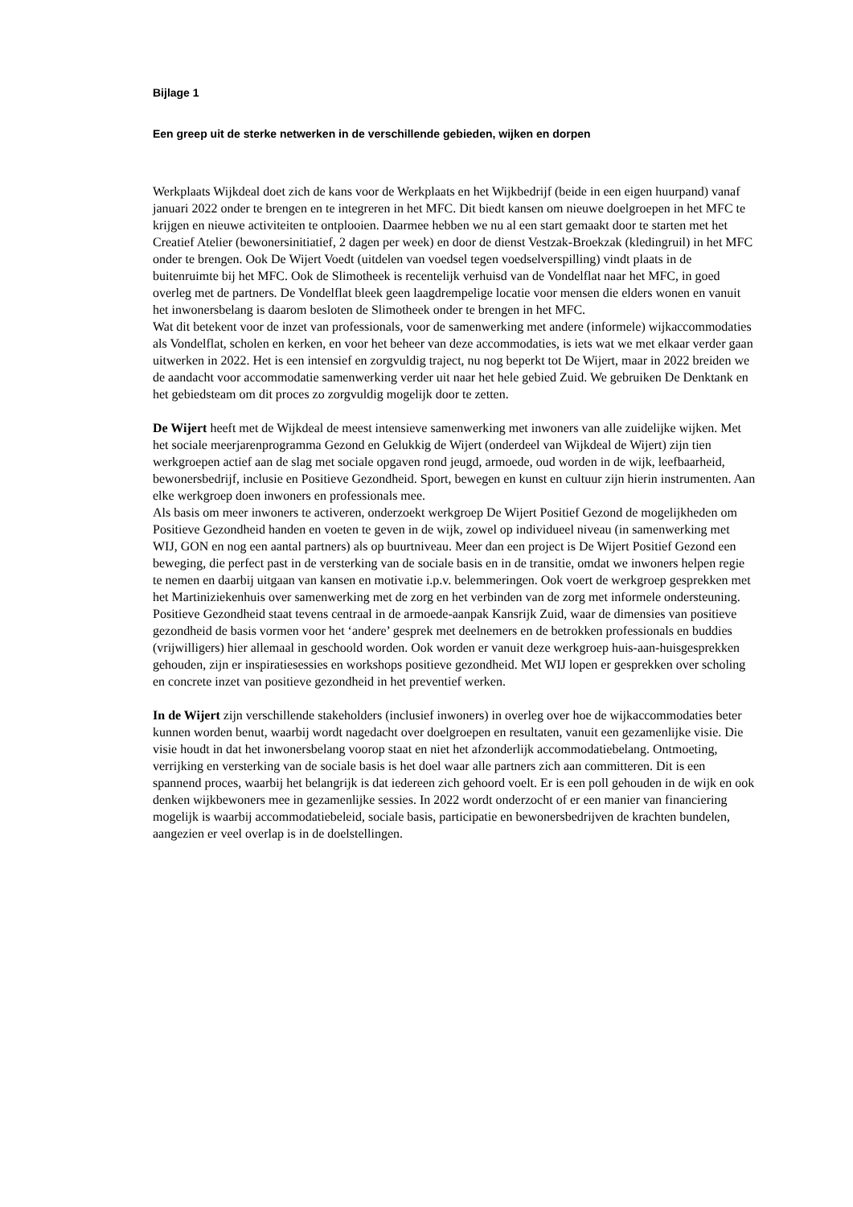Bijlage 1
Een greep uit de sterke netwerken in de verschillende gebieden, wijken en dorpen
Werkplaats Wijkdeal doet zich de kans voor de Werkplaats en het Wijkbedrijf (beide in een eigen huurpand) vanaf januari 2022 onder te brengen en te integreren in het MFC. Dit biedt kansen om nieuwe doelgroepen in het MFC te krijgen en nieuwe activiteiten te ontplooien. Daarmee hebben we nu al een start gemaakt door te starten met het Creatief Atelier (bewonersinitiatief, 2 dagen per week) en door de dienst Vestzak-Broekzak (kledingruil) in het MFC onder te brengen. Ook De Wijert Voedt (uitdelen van voedsel tegen voedselverspilling) vindt plaats in de buitenruimte bij het MFC. Ook de Slimotheek is recentelijk verhuisd van de Vondelflat naar het MFC, in goed overleg met de partners. De Vondelflat bleek geen laagdrempelige locatie voor mensen die elders wonen en vanuit het inwonersbelang is daarom besloten de Slimotheek onder te brengen in het MFC.
Wat dit betekent voor de inzet van professionals, voor de samenwerking met andere (informele) wijkaccommodaties als Vondelflat, scholen en kerken, en voor het beheer van deze accommodaties, is iets wat we met elkaar verder gaan uitwerken in 2022. Het is een intensief en zorgvuldig traject, nu nog beperkt tot De Wijert, maar in 2022 breiden we de aandacht voor accommodatie samenwerking verder uit naar het hele gebied Zuid. We gebruiken De Denktank en het gebiedsteam om dit proces zo zorgvuldig mogelijk door te zetten.
De Wijert heeft met de Wijkdeal de meest intensieve samenwerking met inwoners van alle zuidelijke wijken. Met het sociale meerjarenprogramma Gezond en Gelukkig de Wijert (onderdeel van Wijkdeal de Wijert) zijn tien werkgroepen actief aan de slag met sociale opgaven rond jeugd, armoede, oud worden in de wijk, leefbaarheid, bewonersbedrijf, inclusie en Positieve Gezondheid. Sport, bewegen en kunst en cultuur zijn hierin instrumenten. Aan elke werkgroep doen inwoners en professionals mee.
Als basis om meer inwoners te activeren, onderzoekt werkgroep De Wijert Positief Gezond de mogelijkheden om Positieve Gezondheid handen en voeten te geven in de wijk, zowel op individueel niveau (in samenwerking met WIJ, GON en nog een aantal partners) als op buurtniveau. Meer dan een project is De Wijert Positief Gezond een beweging, die perfect past in de versterking van de sociale basis en in de transitie, omdat we inwoners helpen regie te nemen en daarbij uitgaan van kansen en motivatie i.p.v. belemmeringen. Ook voert de werkgroep gesprekken met het Martiniziekenhuis over samenwerking met de zorg en het verbinden van de zorg met informele ondersteuning.
Positieve Gezondheid staat tevens centraal in de armoede-aanpak Kansrijk Zuid, waar de dimensies van positieve gezondheid de basis vormen voor het ‘andere’ gesprek met deelnemers en de betrokken professionals en buddies (vrijwilligers) hier allemaal in geschoold worden. Ook worden er vanuit deze werkgroep huis-aan-huisgesprekken gehouden, zijn er inspiratiesessies en workshops positieve gezondheid. Met WIJ lopen er gesprekken over scholing en concrete inzet van positieve gezondheid in het preventief werken.
In de Wijert zijn verschillende stakeholders (inclusief inwoners) in overleg over hoe de wijkaccommodaties beter kunnen worden benut, waarbij wordt nagedacht over doelgroepen en resultaten, vanuit een gezamenlijke visie. Die visie houdt in dat het inwonersbelang voorop staat en niet het afzonderlijk accommodatiebelang. Ontmoeting, verrijking en versterking van de sociale basis is het doel waar alle partners zich aan committeren. Dit is een spannend proces, waarbij het belangrijk is dat iedereen zich gehoord voelt. Er is een poll gehouden in de wijk en ook denken wijkbewoners mee in gezamenlijke sessies. In 2022 wordt onderzocht of er een manier van financiering mogelijk is waarbij accommodatiebeleid, sociale basis, participatie en bewonersbedrijven de krachten bundelen, aangezien er veel overlap is in de doelstellingen.